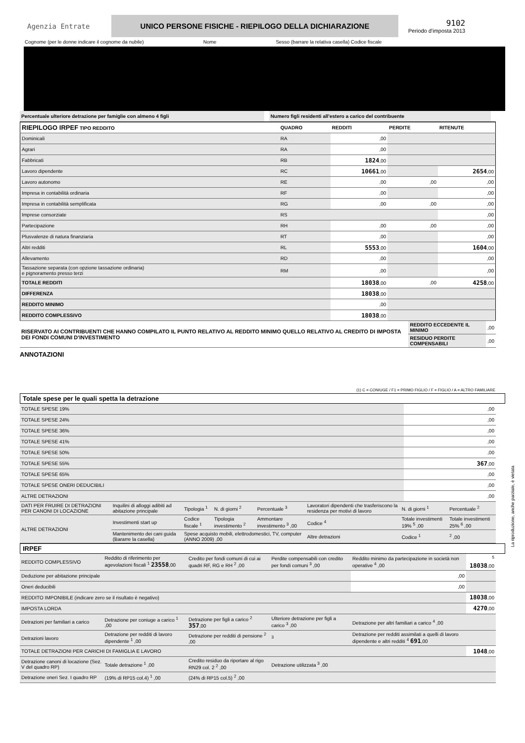Agenzia Entrate
UNICO PERSONE FISICHE - RIEPILOGO DELLA DICHIARAZIONE
9102
Periodo d'imposta 2013
Cognome (per le donne indicare il cognome da nubile) Nome Sesso (barrare la relativa casella) Codice fiscale
| Percentuale ulteriore detrazione per famiglie con almeno 4 figli | | Numero figli residenti all'estero a carico del contribuente | |
| RIEPILOGO IRPEF TIPO REDDITO | QUADRO | REDDITI | PERDITE | RITENUTE |
| Dominicali | RA | ,00 | | |
| Agrari | RA | ,00 | | |
| Fabbricati | RB | 1824 ,00 | | |
| Lavoro dipendente | RC | 10661 ,00 | | 2654 ,00 |
| Lavoro autonomo | RE | ,00 | ,00 | ,00 |
| Impresa in contabilità ordinaria | RF | ,00 | | ,00 |
| Impresa in contabilità semplificata | RG | ,00 | ,00 | ,00 |
| Imprese consorziate | RS | | | ,00 |
| Partecipazione | RH | ,00 | ,00 | ,00 |
| Plusvalenze di natura finanziaria | RT | ,00 | | ,00 |
| Altri redditi | RL | 5553 ,00 | | 1604 ,00 |
| Allevamento | RD | ,00 | | ,00 |
| Tassazione separata (con opzione tassazione ordinaria) e pignoramento presso terzi | RM | ,00 | | ,00 |
| TOTALE REDDITI | | 18038 ,00 | ,00 | 4258 ,00 |
| DIFFERENZA | | 18038 ,00 | | |
| REDDITO MINIMO | | ,00 | | |
| REDDITO COMPLESSIVO | | 18038 ,00 | | |
| RISERVATO AI CONTRIBUENTI CHE HANNO COMPILATO IL PUNTO RELATIVO AL REDDITO MINIMO QUELLO RELATIVO AL CREDITO DI IMPOSTA DEI FONDI COMUNI D'INVESTIMENTO | REDDITO ECCEDENTE IL MINIMO | ,00 |
| | RESIDUO PERDITE COMPENSABILI | ,00 |
ANNOTAZIONI
(1) C = CONIUGE / F1 = PRIMO FIGLIO / F = FIGLIO / A = ALTRO FAMILIARE
Totale spese per le quali spetta la detrazione
| TOTALE SPESE 19% | ,00 |
| TOTALE SPESE 24% | ,00 |
| TOTALE SPESE 36% | ,00 |
| TOTALE SPESE 41% | ,00 |
| TOTALE SPESE 50% | ,00 |
| TOTALE SPESE 55% | 367 ,00 |
| TOTALE SPESE 65% | ,00 |
| TOTALE SPESE ONERI DEDUCIBILI | ,00 |
| ALTRE DETRAZIONI | ,00 |
| DATI PER FRUIRE DI DETRAZIONI PER CANONI DI LOCAZIONE | Inquilini di alloggi adibiti ad abitazione principale | Tipologia <sup>1</sup> | N. di giorni <sup>2</sup> | Percentuale <sup>3</sup> | Lavoratori dipendenti che trasferiscono la residenza per motivi di lavoro | N. di giorni <sup>1</sup> | Percentuale <sup>2</sup> |
| ALTRE DETRAZIONI | Investimenti start up | Codice fiscale <sup>1</sup> | Tipologia investimento <sup>2</sup> | Ammontare investimento <sup>3</sup> ,00 | Codice <sup>4</sup> | Totale investimenti 19% <sup>5</sup> ,00 | Totale investimenti 25% <sup>6</sup> ,00 |
| | Mantenimento dei cani guida (Bararre la casella) | Spese acquisto mobili, elettrodomestici, TV, computer (ANNO 2009) ,00 | | | Altre detrazioni | Codice <sup>1</sup> | <sup>2</sup> ,00 |
IRPEF
| REDDITO COMPLESSIVO | Reddito di riferimento per agevolazioni fiscali <sup>1</sup> 23558 ,00 | Credito per fondi comuni di cui ai quadri RF, RG e RH <sup>2</sup> ,00 | Perdite compensabili con credito per fondi comuni <sup>3</sup> ,00 | Reddito minimo da partecipazione in società non operative <sup>4</sup> ,00 | <sup>5</sup> 18038 ,00 |
| Deduzione per abitazione principale | | | | ,00 | |
| Oneri deducibili | | | | ,00 | |
| REDDITO IMPONIBILE (indicare zero se il risultato è negativo) | | | | | 18038 ,00 |
| IMPOSTA LORDA | | | | | 4270 ,00 |
| Detrazioni per familiari a carico | Detrazione per coniuge a carico <sup>1</sup> ,00 | Detrazione per figli a carico <sup>2</sup> 357 ,00 | Ulteriore detrazione per figli a carico <sup>3</sup> ,00 | Detrazione per altri familiari a carico <sup>4</sup> ,00 | |
| Detrazioni lavoro | Detrazione per redditi di lavoro dipendente <sup>1</sup> ,00 | Detrazione per redditi di pensione <sup>2</sup> ,00 | <sup>3</sup> | Detrazione per redditi assimilati a quelli di lavoro dipendente e altri redditi <sup>4</sup> 691 ,00 | |
| TOTALE DETRAZIONI PER CARICHI DI FAMIGLIA E LAVORO | | | | | 1048 ,00 |
| Detrazione canoni di locazione (Sez. V del quadro RP) | Totale detrazione <sup>1</sup> ,00 | Credito residuo da riportare al rigo RN29 col. 2 <sup>2</sup> ,00 | Detrazione utilizzata <sup>3</sup> ,00 | | |
| Detrazione oneri Sez. I quadro RP | (19% di RP15 col.4) <sup>1</sup> ,00 | (24% di RP15 col.5) <sup>2</sup> ,00 | | | |
La riproduzione, anche parziale, è vietata